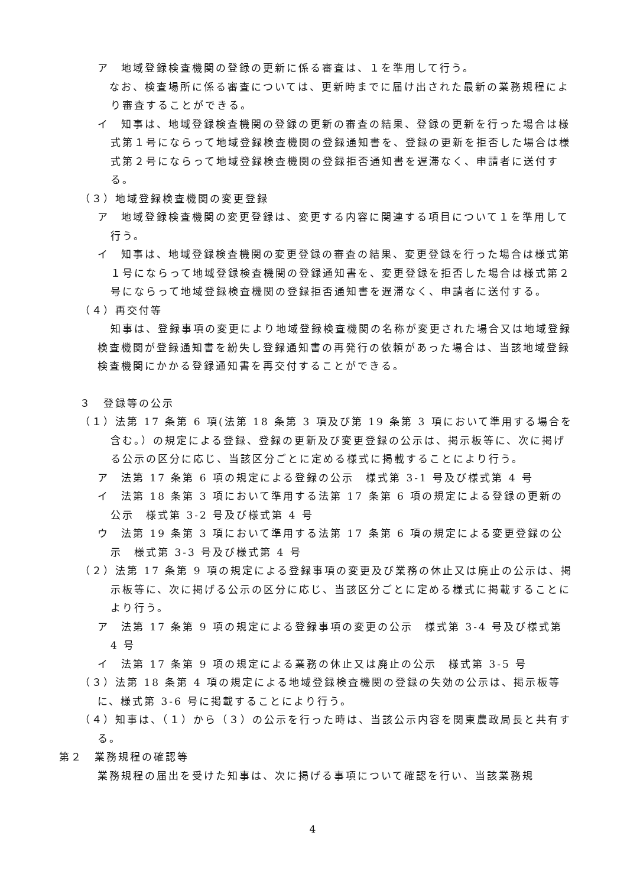ア　地域登録検査機関の登録の更新に係る審査は、１を準用して行う。
　なお、検査場所に係る審査については、更新時までに届け出された最新の業務規程により審査することができる。
イ　知事は、地域登録検査機関の登録の更新の審査の結果、登録の更新を行った場合は様式第１号にならって地域登録検査機関の登録通知書を、登録の更新を拒否した場合は様式第２号にならって地域登録検査機関の登録拒否通知書を遅滞なく、申請者に送付する。
（３）地域登録検査機関の変更登録
ア　地域登録検査機関の変更登録は、変更する内容に関連する項目について１を準用して行う。
イ　知事は、地域登録検査機関の変更登録の審査の結果、変更登録を行った場合は様式第１号にならって地域登録検査機関の登録通知書を、変更登録を拒否した場合は様式第２号にならって地域登録検査機関の登録拒否通知書を遅滞なく、申請者に送付する。
（４）再交付等
知事は、登録事項の変更により地域登録検査機関の名称が変更された場合又は地域登録検査機関が登録通知書を紛失し登録通知書の再発行の依頼があった場合は、当該地域登録検査機関にかかる登録通知書を再交付することができる。
３　登録等の公示
（１）法第 17 条第 6 項(法第 18 条第 3 項及び第 19 条第 3 項において準用する場合を含む。）の規定による登録、登録の更新及び変更登録の公示は、掲示板等に、次に掲げる公示の区分に応じ、当該区分ごとに定める様式に掲載することにより行う。
ア　法第 17 条第 6 項の規定による登録の公示　様式第 3-1 号及び様式第 4 号
イ　法第 18 条第 3 項において準用する法第 17 条第 6 項の規定による登録の更新の公示　様式第 3-2 号及び様式第 4 号
ウ　法第 19 条第 3 項において準用する法第 17 条第 6 項の規定による変更登録の公示　様式第 3-3 号及び様式第 4 号
（２）法第 17 条第 9 項の規定による登録事項の変更及び業務の休止又は廃止の公示は、掲示板等に、次に掲げる公示の区分に応じ、当該区分ごとに定める様式に掲載することにより行う。
ア　法第 17 条第 9 項の規定による登録事項の変更の公示　様式第 3-4 号及び様式第 4 号
イ　法第 17 条第 9 項の規定による業務の休止又は廃止の公示　様式第 3-5 号
（３）法第 18 条第 4 項の規定による地域登録検査機関の登録の失効の公示は、掲示板等に、様式第 3-6 号に掲載することにより行う。
（４）知事は、（１）から（３）の公示を行った時は、当該公示内容を関東農政局長と共有する。
第２　業務規程の確認等
業務規程の届出を受けた知事は、次に掲げる事項について確認を行い、当該業務規
4